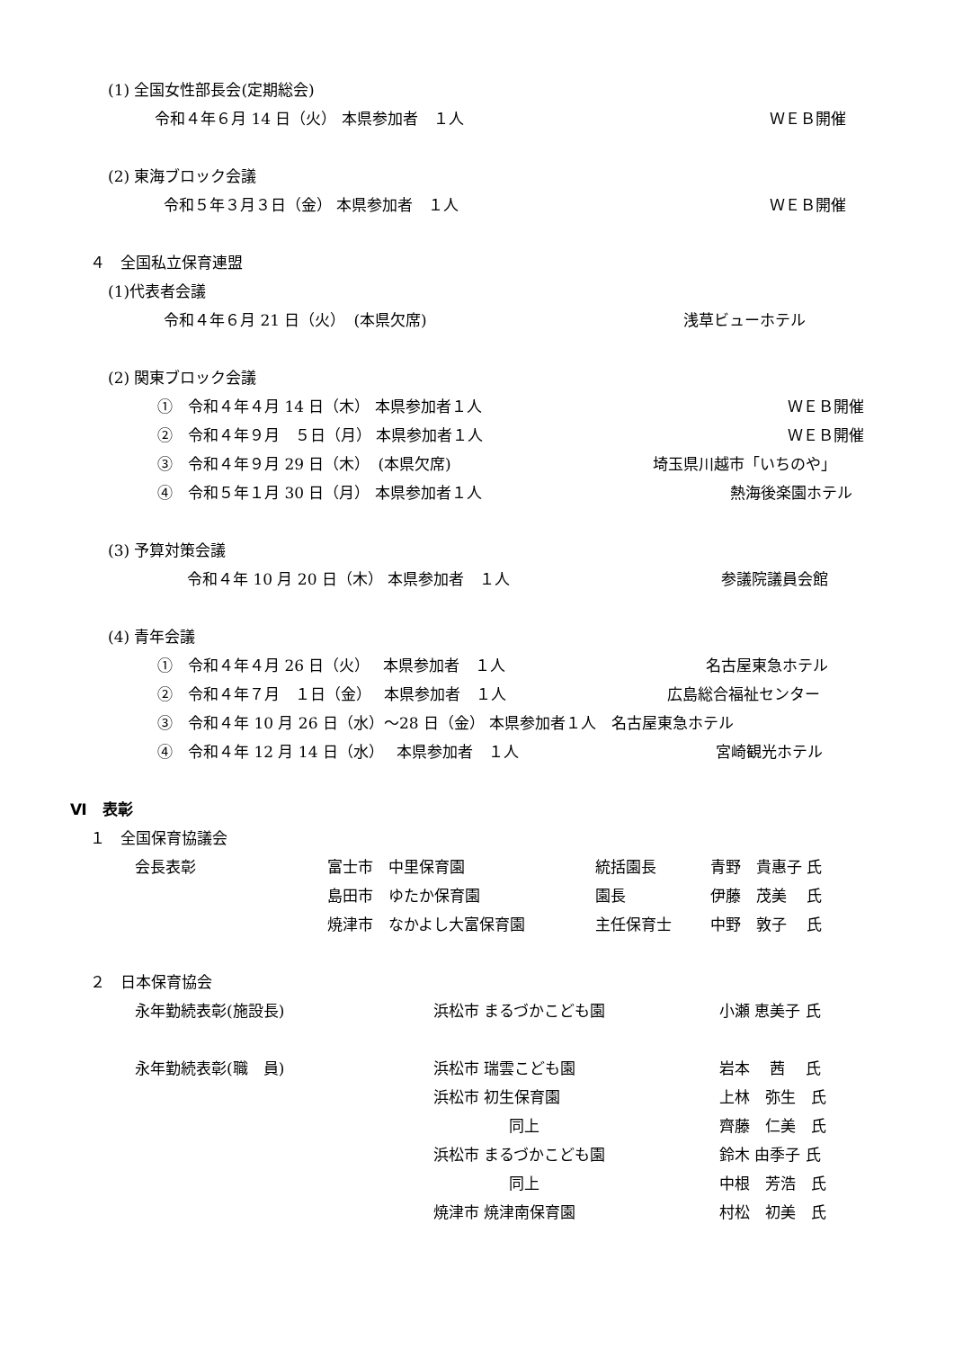(1) 全国女性部長会(定期総会)
令和４年６月 14 日（火） 本県参加者　１人 ＷＥＢ開催
(2) 東海ブロック会議
令和５年３月３日（金） 本県参加者　１人 ＷＥＢ開催
４　全国私立保育連盟
(1)代表者会議
令和４年６月 21 日（火）　(本県欠席) 浅草ビューホテル
(2) 関東ブロック会議
①　令和４年４月 14 日（木） 本県参加者１人 ＷＥＢ開催
②　令和４年９月　５日（月） 本県参加者１人 ＷＥＢ開催
③　令和４年９月 29 日（木）　(本県欠席) 埼玉県川越市「いちのや」
④　令和５年１月 30 日（月） 本県参加者１人 熱海後楽園ホテル
(3) 予算対策会議
令和４年 10 月 20 日（木） 本県参加者　１人 参議院議員会館
(4) 青年会議
①　令和４年４月 26 日（火）　 本県参加者　１人 名古屋東急ホテル
②　令和４年７月　１日（金）　 本県参加者　１人 広島総合福祉センター
③　令和４年 10 月 26 日（水）～28 日（金） 本県参加者１人　名古屋東急ホテル
④　令和４年 12 月 14 日（水）　 本県参加者　１人 宮崎観光ホテル
Ⅵ　表彰
１　全国保育協議会
会長表彰 富士市　中里保育園 統括園長 青野　貴惠子 氏
島田市　ゆたか保育園 園長 伊藤　茂美　 氏
焼津市　なかよし大富保育園 主任保育士 中野　敦子　 氏
２　日本保育協会
永年勤続表彰(施設長) 浜松市 まるづかこども園 小瀬 恵美子 氏
永年勤続表彰(職　員) 浜松市 瑞雲こども園 岩本　 茜　 氏
浜松市 初生保育園 上林　弥生　氏
同上 齊藤　仁美　氏
浜松市 まるづかこども園 鈴木 由季子 氏
同上 中根　芳浩　氏
焼津市 焼津南保育園 村松　初美　氏